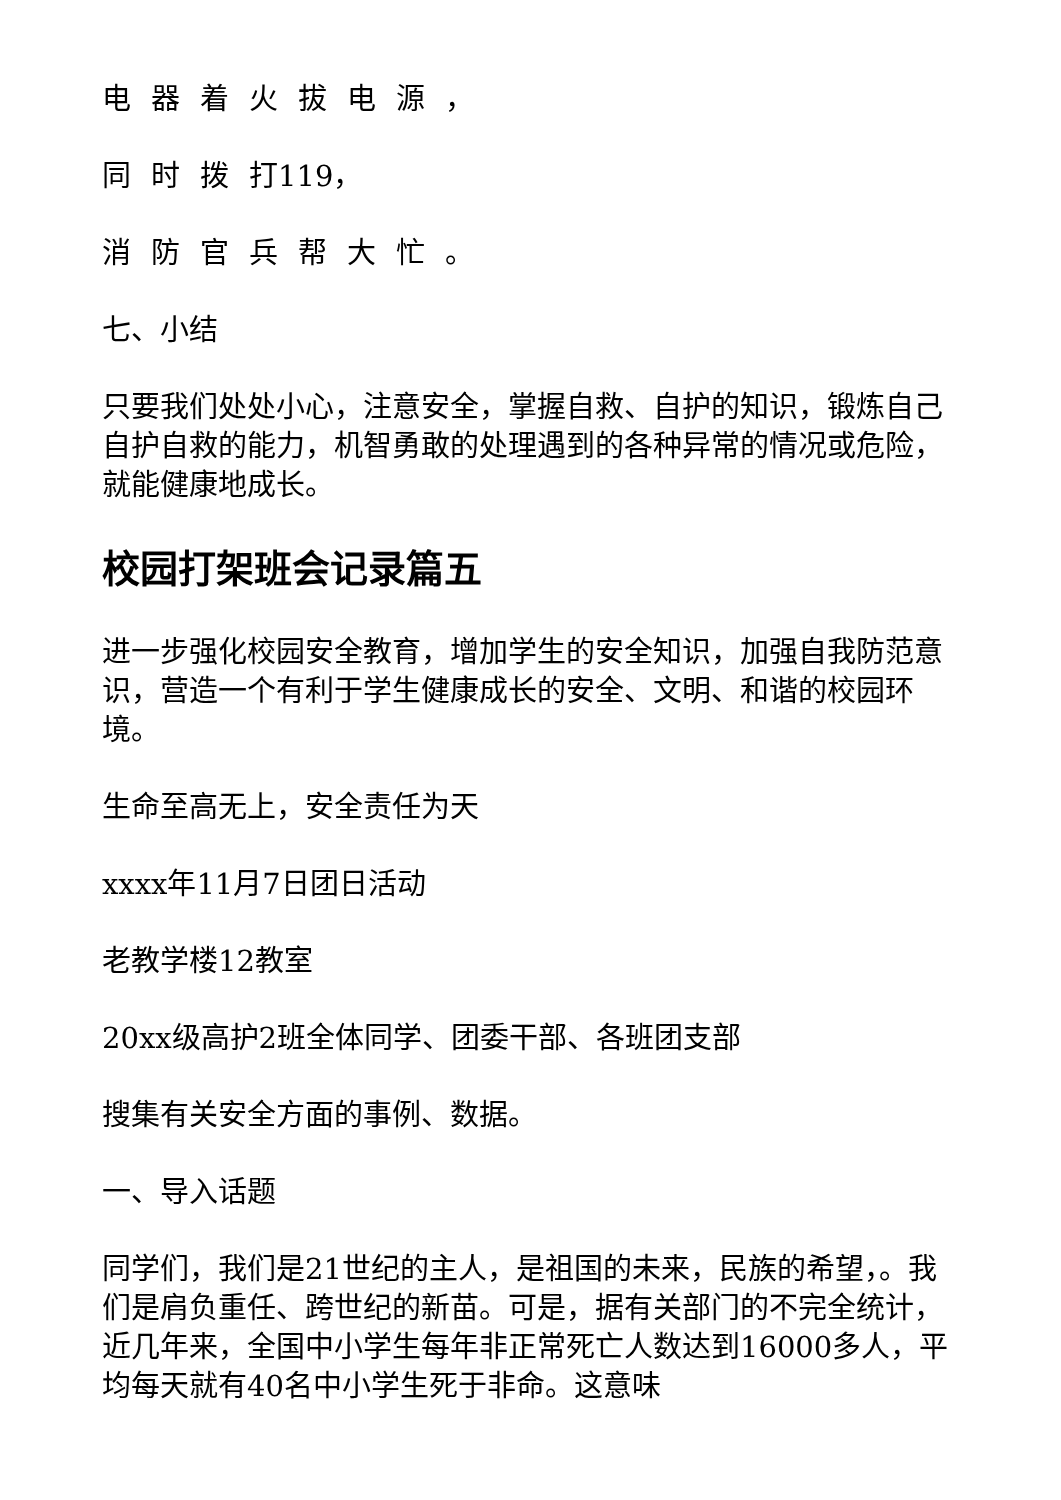电器着火拔电源，
同时拨打119，
消防官兵帮大忙。
七、小结
只要我们处处小心，注意安全，掌握自救、自护的知识，锻炼自己自护自救的能力，机智勇敢的处理遇到的各种异常的情况或危险，就能健康地成长。
校园打架班会记录篇五
进一步强化校园安全教育，增加学生的安全知识，加强自我防范意识，营造一个有利于学生健康成长的安全、文明、和谐的校园环境。
生命至高无上，安全责任为天
xxxx年11月7日团日活动
老教学楼12教室
20xx级高护2班全体同学、团委干部、各班团支部
搜集有关安全方面的事例、数据。
一、导入话题
同学们，我们是21世纪的主人，是祖国的未来，民族的希望，。我们是肩负重任、跨世纪的新苗。可是，据有关部门的不完全统计，近几年来，全国中小学生每年非正常死亡人数达到16000多人，平均每天就有40名中小学生死于非命。这意味